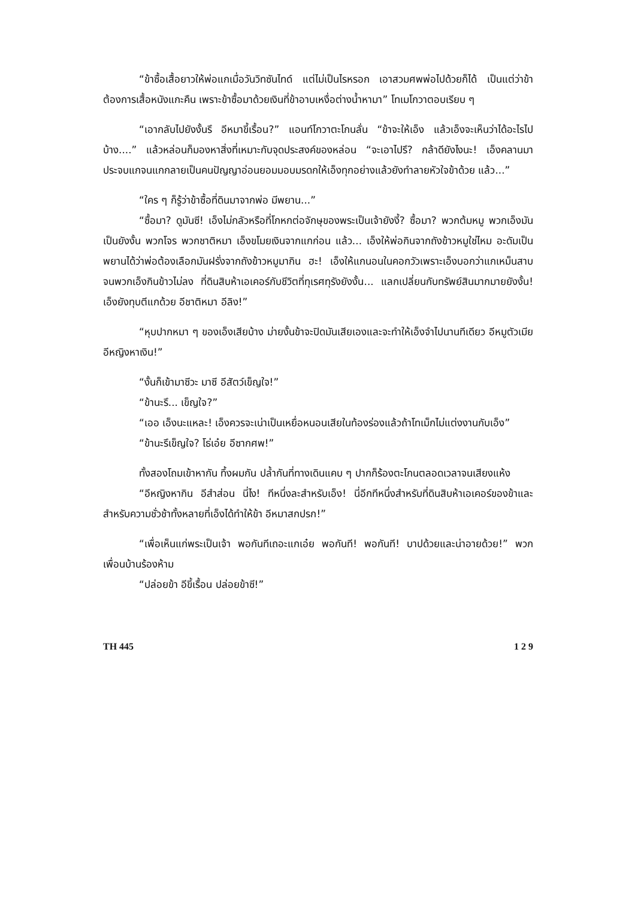“ข้าซื้อเสื้อยาวให้พ่อแกเมื่อวันวิทซันไทด์ แต่ไม่เป็นไรหรอก เอาสวมศพพ่อไปด้วยก็ได้ เป็นแต่ว่าข้าต้องการเสื้อหนังแกะคืน เพราะข้าซื้อมาด้วยเงินที่ข้าอาบเหงื่อต่างน้ำหามา” โทเมโกวาตอบเรียบ ๆ
“เอากลับไปยังงั้นรึ อีหมาขี้เรื้อน?” แอนท์โกวาตะโกนลั่น “ข้าจะให้เอ็ง แล้วเอ็งจะเห็นว่าได้อะไรไปบ้าง....” แล้วหล่อนก็มองหาสิ่งที่เหมาะกับจุดประสงค์ของหล่อน “จะเอาไปรึ? กล้าดียังไงนะ! เอ็งคลานมาประจบแกจนแกกลายเป็นคนปัญญาอ่อนยอมมอบมรดกให้เอ็งทุกอย่างแล้วยังทำลายหัวใจข้าด้วย แล้ว...”
“ใคร ๆ ก็รู้ว่าข้าซื้อที่ดินมาจากพ่อ มีพยาน...”
“ซื้อมา? ดูมันซี! เอ็งไม่กลัวหรือที่โกหกต่อจักษุของพระเป็นเจ้ายังงี้? ซื้อมา? พวกต้มหมู พวกเอ็งมันเป็นยังงั้น พวกโจร พวกชาติหมา เอ็งขโมยเงินจากแกก่อน แล้ว... เอ็งให้พ่อกินจากถังข้าวหมูใช่ไหม อะดัมเป็นพยานได้ว่าพ่อต้องเลือกมันฝรั่งจากถังข้าวหมูมากิน ฮะ! เอ็งให้แกนอนในคอกวัวเพราะเอ็งบอกว่าแกเหม็นสาบจนพวกเอ็งกินข้าวไม่ลง ที่ดินสิบห้าเอเคอร์กับชีวิตที่ทุเรศทุรังยังงั้น... แลกเปลี่ยนกับทรัพย์สินมากมายยังงั้น! เอ็งยังทุบตีแกด้วย อีชาติหมา อีลิง!”
“หุบปากหมา ๆ ของเอ็งเสียบ้าง ม่ายงั้นข้าจะปิดมันเสียเองและจะทำให้เอ็งจำไปนานทีเดียว อีหมูตัวเมีย อีหญิงหาเงิน!”
“งั้นก็เข้ามาซีวะ มาซี อีสัตว์เข็ญใจ!”
“ข้านะรึ... เข็ญใจ?”
“เออ เอ็งนะแหละ! เอ็งควรจะเน่าเป็นเหยื่อหนอนเสียในท้องร่องแล้วถ้าโทเม็กไม่แต่งงานกับเอ็ง”
“ข้านะรึเข็ญใจ? โธ่เอ๋ย อีซากศพ!”
ทั้งสองโถมเข้าหากัน ทึ้งผมกัน ปล้ำกันที่ทางเดินแคบ ๆ ปากก็ร้องตะโกนตลอดเวลาจนเสียงแห้ง
“อีหญิงหากิน อีสำส่อน นี่ไง! ทีหนึ่งละสำหรับเอ็ง! นี่อีกทีหนึ่งสำหรับที่ดินสิบห้าเอเคอร์ของข้าและสำหรับความชั่วช้าทั้งหลายที่เอ็งได้ทำให้ข้า อีหมาสกปรก!”
“เพื่อเห็นแก่พระเป็นเจ้า พอกันทีเถอะแกเอ๋ย พอกันที! พอกันที! บาปด้วยและน่าอายด้วย!” พวกเพื่อนบ้านร้องห้าม
“ปล่อยข้า อีขี้เรื้อน ปล่อยข้าซี!”
TH 445 1 2 9